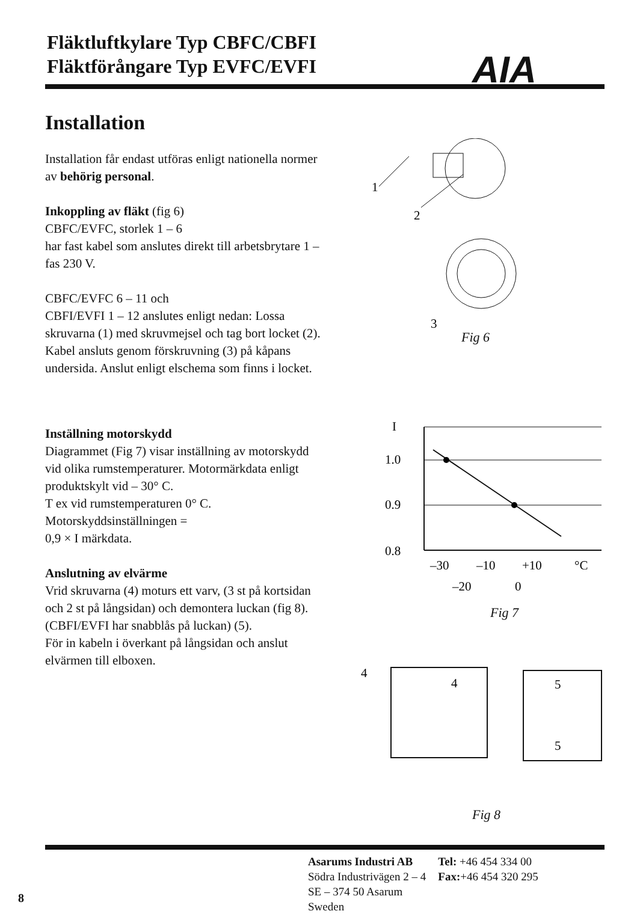Fläktluftkylare Typ CBFC/CBFI
Fläktförångare Typ EVFC/EVFI
AIA
Installation
Installation får endast utföras enligt nationella normer av behörig personal.
Inkoppling av fläkt (fig 6)
CBFC/EVFC, storlek 1 – 6
har fast kabel som anslutes direkt till arbetsbrytare 1 – fas 230 V.
CBFC/EVFC 6 – 11 och
CBFI/EVFI 1 – 12 anslutes enligt nedan: Lossa skruvarna (1) med skruvmejsel och tag bort locket (2). Kabel ansluts genom förskruvning (3) på kåpans undersida. Anslut enligt elschema som finns i locket.
Inställning motorskydd
Diagrammet (Fig 7) visar inställning av motorskydd vid olika rumstemperaturer. Motormärkdata enligt produktskylt vid – 30° C.
T ex vid rumstemperaturen 0° C. Motorskyddsinställningen =
0,9 × I märkdata.
Anslutning av elvärme
Vrid skruvarna (4) moturs ett varv, (3 st på kortsidan och 2 st på långsidan) och demontera luckan (fig 8).
(CBFI/EVFI har snabblås på luckan) (5).
För in kabeln i överkant på långsidan och anslut elvärmen till elboxen.
1
2
3
I
1.0
0.9
0.8
–30
–10
+10
°C
–20
0
4
4
5
5
Fig 6
Fig 7
Fig 8
Asarums Industri AB
Södra Industrivägen 2 – 4
SE – 374 50 Asarum
Sweden
Tel: +46 454 334 00
Fax:+46 454 320 295
8